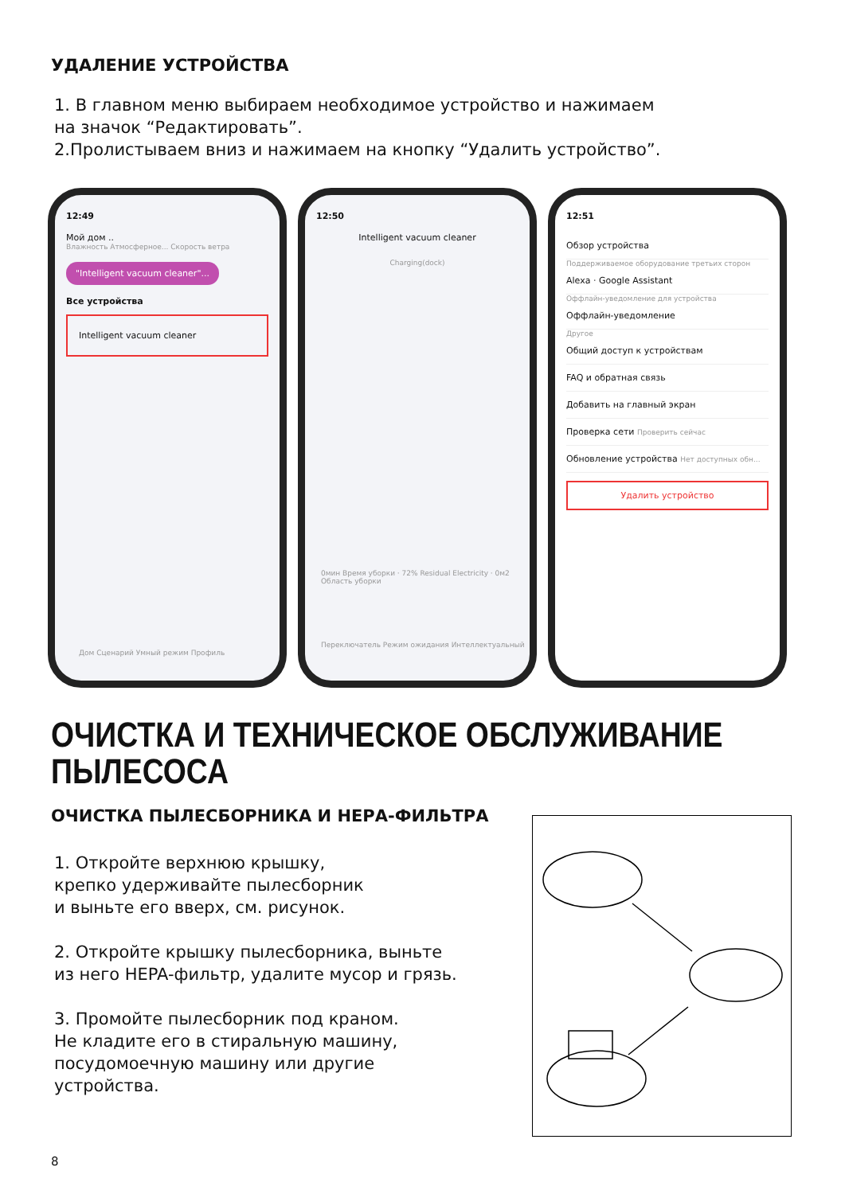УДАЛЕНИЕ УСТРОЙСТВА
1. В главном меню выбираем необходимое устройство и нажимаем
на значок “Редактировать”.
2.Пролистываем вниз и нажимаем на кнопку “Удалить устройство”.
12:49
Мой дом ..
Влажность Атмосферное... Скорость ветра
"Intelligent vacuum cleaner"...
Все устройства
Intelligent vacuum cleaner
Дом Сценарий Умный режим Профиль
12:50
Intelligent vacuum cleaner
Charging(dock)
0мин Время уборки · 72% Residual Electricity · 0м2 Область уборки
Переключатель Режим ожидания Интеллектуальный
12:51
Обзор устройства
Поддерживаемое оборудование третьих сторон
Alexa · Google Assistant
Оффлайн-уведомление для устройства
Оффлайн-уведомление
Другое
Общий доступ к устройствам
FAQ и обратная связь
Добавить на главный экран
Проверка сети Проверить сейчас
Обновление устройства Нет доступных обн...
Удалить устройство
ОЧИСТКА И ТЕХНИЧЕСКОЕ ОБСЛУЖИВАНИЕ
ПЫЛЕСОСА
ОЧИСТКА ПЫЛЕСБОРНИКА И НЕРА-ФИЛЬТРА
1. Откройте верхнюю крышку,
крепко удерживайте пылесборник
и выньте его вверх, см. рисунок.
2. Откройте крышку пылесборника, выньте
из него HEPA-фильтр, удалите мусор и грязь.
3. Промойте пылесборник под краном.
Не кладите его в стиральную машину,
посудомоечную машину или другие
устройства.
8